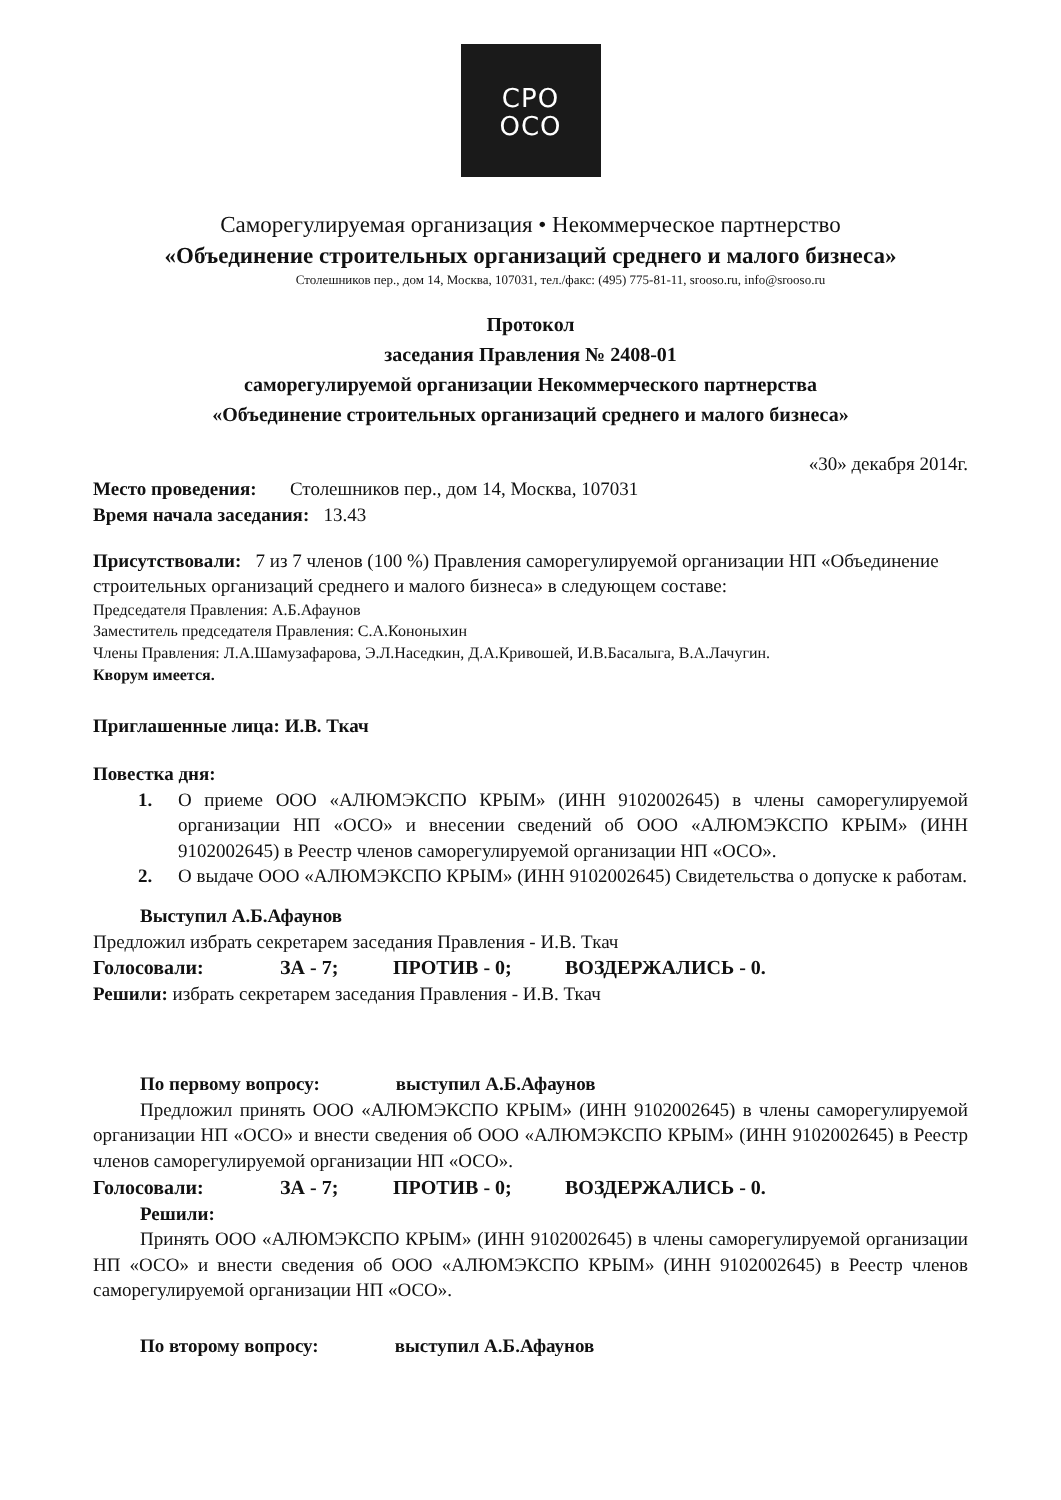СРО
ОСО
Саморегулируемая организация • Некоммерческое партнерство
«Объединение строительных организаций среднего и малого бизнеса»
Столешников пер., дом 14, Москва, 107031, тел./факс: (495) 775-81-11, srooso.ru, info@srooso.ru
Протокол
заседания Правления № 2408-01
саморегулируемой организации Некоммерческого партнерства
«Объединение строительных организаций среднего и малого бизнеса»
«30» декабря 2014г.
Место проведения: Столешников пер., дом 14, Москва, 107031
Время начала заседания: 13.43
Присутствовали: 7 из 7 членов (100 %) Правления саморегулируемой организации НП «Объединение строительных организаций среднего и малого бизнеса» в следующем составе:
Председателя Правления: А.Б.Афаунов
Заместитель председателя Правления: С.А.Кононыхин
Члены Правления: Л.А.Шамузафарова, Э.Л.Наседкин, Д.А.Кривошей, И.В.Басалыга, В.А.Лачугин.
Кворум имеется.
Приглашенные лица: И.В. Ткач
Повестка дня:
1. О приеме ООО «АЛЮМЭКСПО КРЫМ» (ИНН 9102002645) в члены саморегулируемой организации НП «ОСО» и внесении сведений об ООО «АЛЮМЭКСПО КРЫМ» (ИНН 9102002645) в Реестр членов саморегулируемой организации НП «ОСО».
2. О выдаче ООО «АЛЮМЭКСПО КРЫМ» (ИНН 9102002645) Свидетельства о допуске к работам.
Выступил А.Б.Афаунов
Предложил избрать секретарем заседания Правления - И.В. Ткач
Голосовали: ЗА - 7; ПРОТИВ - 0; ВОЗДЕРЖАЛИСЬ - 0.
Решили: избрать секретарем заседания Правления - И.В. Ткач
По первому вопросу: выступил А.Б.Афаунов
Предложил принять ООО «АЛЮМЭКСПО КРЫМ» (ИНН 9102002645) в члены саморегулируемой организации НП «ОСО» и внести сведения об ООО «АЛЮМЭКСПО КРЫМ» (ИНН 9102002645) в Реестр членов саморегулируемой организации НП «ОСО».
Голосовали: ЗА - 7; ПРОТИВ - 0; ВОЗДЕРЖАЛИСЬ - 0.
Решили:
Принять ООО «АЛЮМЭКСПО КРЫМ» (ИНН 9102002645) в члены саморегулируемой организации НП «ОСО» и внести сведения об ООО «АЛЮМЭКСПО КРЫМ» (ИНН 9102002645) в Реестр членов саморегулируемой организации НП «ОСО».
По второму вопросу: выступил А.Б.Афаунов